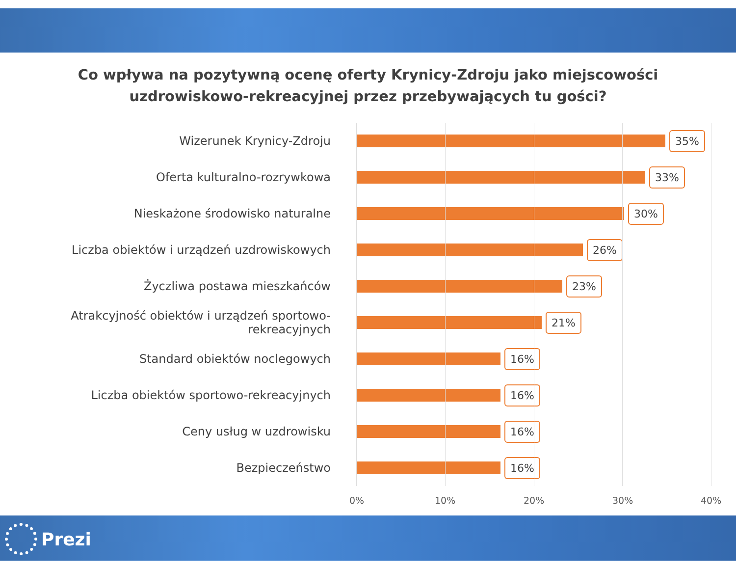Co wpływa na pozytywną ocenę oferty Krynicy-Zdroju jako miejscowości
uzdrowiskowo-rekreacyjnej przez przebywających tu gości?
Wizerunek Krynicy-Zdroju
35%
Oferta kulturalno-rozrywkowa
33%
Nieskażone środowisko naturalne
30%
Liczba obiektów i urządzeń uzdrowiskowych
26%
Życzliwa postawa mieszkańców
23%
Atrakcyjność obiektów i urządzeń sportowo-rekreacyjnych
21%
Standard obiektów noclegowych
16%
Liczba obiektów sportowo-rekreacyjnych
16%
Ceny usług w uzdrowisku
16%
Bezpieczeństwo
16%
0% 10% 20% 30% 40%
Prezi